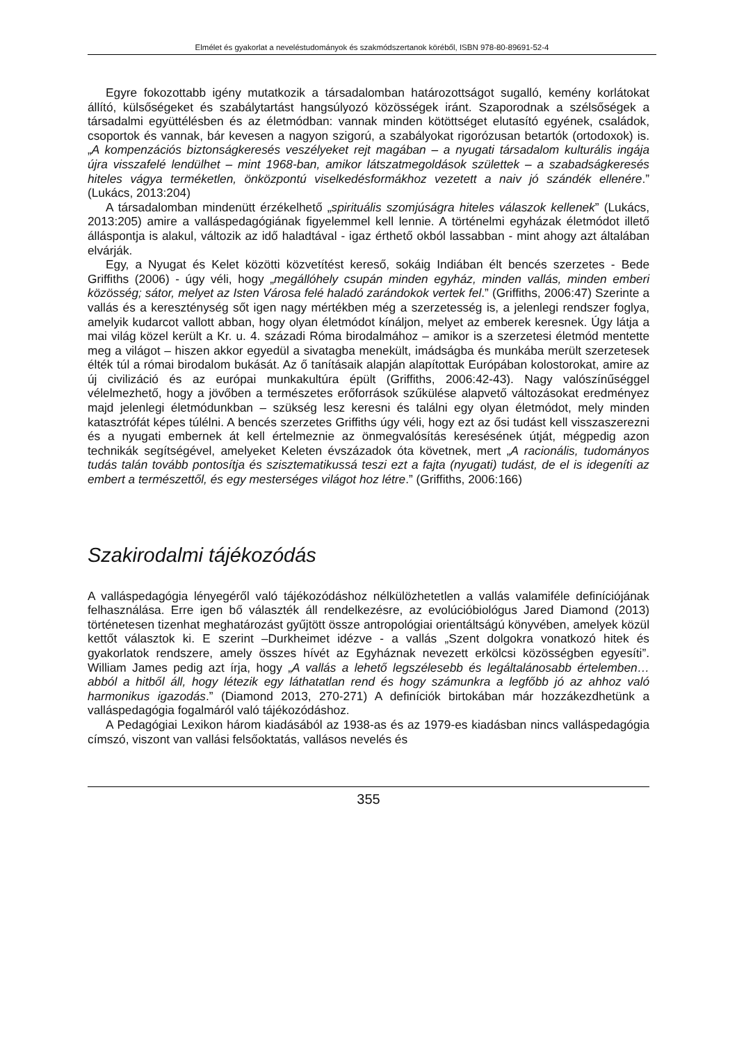Elmélet és gyakorlat a neveléstudományok és szakmódszertanok köréből, ISBN 978-80-89691-52-4
Egyre fokozottabb igény mutatkozik a társadalomban határozottságot sugalló, kemény korlátokat állító, külsőségeket és szabálytartást hangsúlyozó közösségek iránt. Szaporodnak a szélsőségek a társadalmi együttélésben és az életmódban: vannak minden kötöttséget elutasító egyének, családok, csoportok és vannak, bár kevesen a nagyon szigorú, a szabályokat rigorózusan betartók (ortodoxok) is. „A kompenzációs biztonságkeresés veszélyeket rejt magában – a nyugati társadalom kulturális ingája újra visszafelé lendülhet – mint 1968-ban, amikor látszatmegoldások születtek – a szabadságkeresés hiteles vágya terméketlen, önközpontú viselkedésformákhoz vezetett a naiv jó szándék ellenére.” (Lukács, 2013:204)
A társadalomban mindenütt érzékelhető „spirituális szomjúságra hiteles válaszok kellenek” (Lukács, 2013:205) amire a vallásped­agógiának figyelemmel kell lennie. A történelmi egyházak életmódot illető álláspontja is alakul, változik az idő haladtával - igaz érthető okból lassabban - mint ahogy azt általában elvárják.
Egy, a Nyugat és Kelet közötti közvetítést kereső, sokáig Indiában élt bencés szerzetes - Bede Griffiths (2006) - úgy véli, hogy „megállóhely csupán minden egyház, minden vallás, minden emberi közösség; sátor, melyet az Isten Városa felé haladó zarándokok vertek fel.” (Griffiths, 2006:47) Szerinte a vallás és a kereszténység sőt igen nagy mértékben még a szerzetesség is, a jelenlegi rendszer foglya, amelyik kudarcot vallott abban, hogy olyan életmódot kínáljon, melyet az emberek keresnek. Úgy látja a mai világ közel került a Kr. u. 4. századi Róma birodalmához – amikor is a szerzetesi életmód mentette meg a világot – hiszen akkor egyedül a sivatagba menekült, imádságba és munkába merült szerzetesek élték túl a római birodalom bukását. Az ő tanításaik alapján alapítottak Európában kolostorokat, amire az új civilizáció és az európai munkakultúra épült (Griffiths, 2006:42-43). Nagy valószínűséggel vélelmezhető, hogy a jövőben a természetes erőforrások szűkülése alapvető változásokat eredményez majd jelenlegi életmódunkban – szükség lesz keresni és találni egy olyan életmódot, mely minden katasztrófát képes túlélni. A bencés szerzetes Griffiths úgy véli, hogy ezt az ősi tudást kell visszaszerezni és a nyugati embernek át kell értelmeznie az önmegvalósítás keresésének útját, mégpedig azon technikák segítségével, amelyeket Keleten évszázadok óta követnek, mert „A racionális, tudományos tudás talán tovább pontosítja és szisztematikussá teszi ezt a fajta (nyugati) tudást, de el is idegeníti az embert a természettől, és egy mesterséges világot hoz létre.” (Griffiths, 2006:166)
Szakirodalmi tájékozódás
A valláspedagógia lényegéről való tájékozódáshoz nélkülözhetetlen a vallás valamiféle definíciójának felhasználása. Erre igen bő választék áll rendelkezésre, az evolúcióbiológus Jared Diamond (2013) történetesen tizenhat meghatározást gyűjtött össze antropológiai orientáltságú könyvében, amelyek közül kettőt választok ki. E szerint –Durkheimet idézve - a vallás „Szent dolgokra vonatkozó hitek és gyakorlatok rendszere, amely összes hívét az Egyháznak nevezett erkölcsi közösségben egyesíti”. William James pedig azt írja, hogy „A vallás a lehető legszélesebb és legáltalánosabb értelemben… abból a hitből áll, hogy létezik egy láthatatlan rend és hogy számunkra a legfőbb jó az ahhoz való harmonikus igazodás.” (Diamond 2013, 270-271) A definíciók birtokában már hozzákezdhetünk a valláspedagógia fogalmáról való tájékozódáshoz.
A Pedagógiai Lexikon három kiadásából az 1938-as és az 1979-es kiadásban nincs valláspedagógia címszó, viszont van vallási felsőoktatás, vallásos nevelés és
355